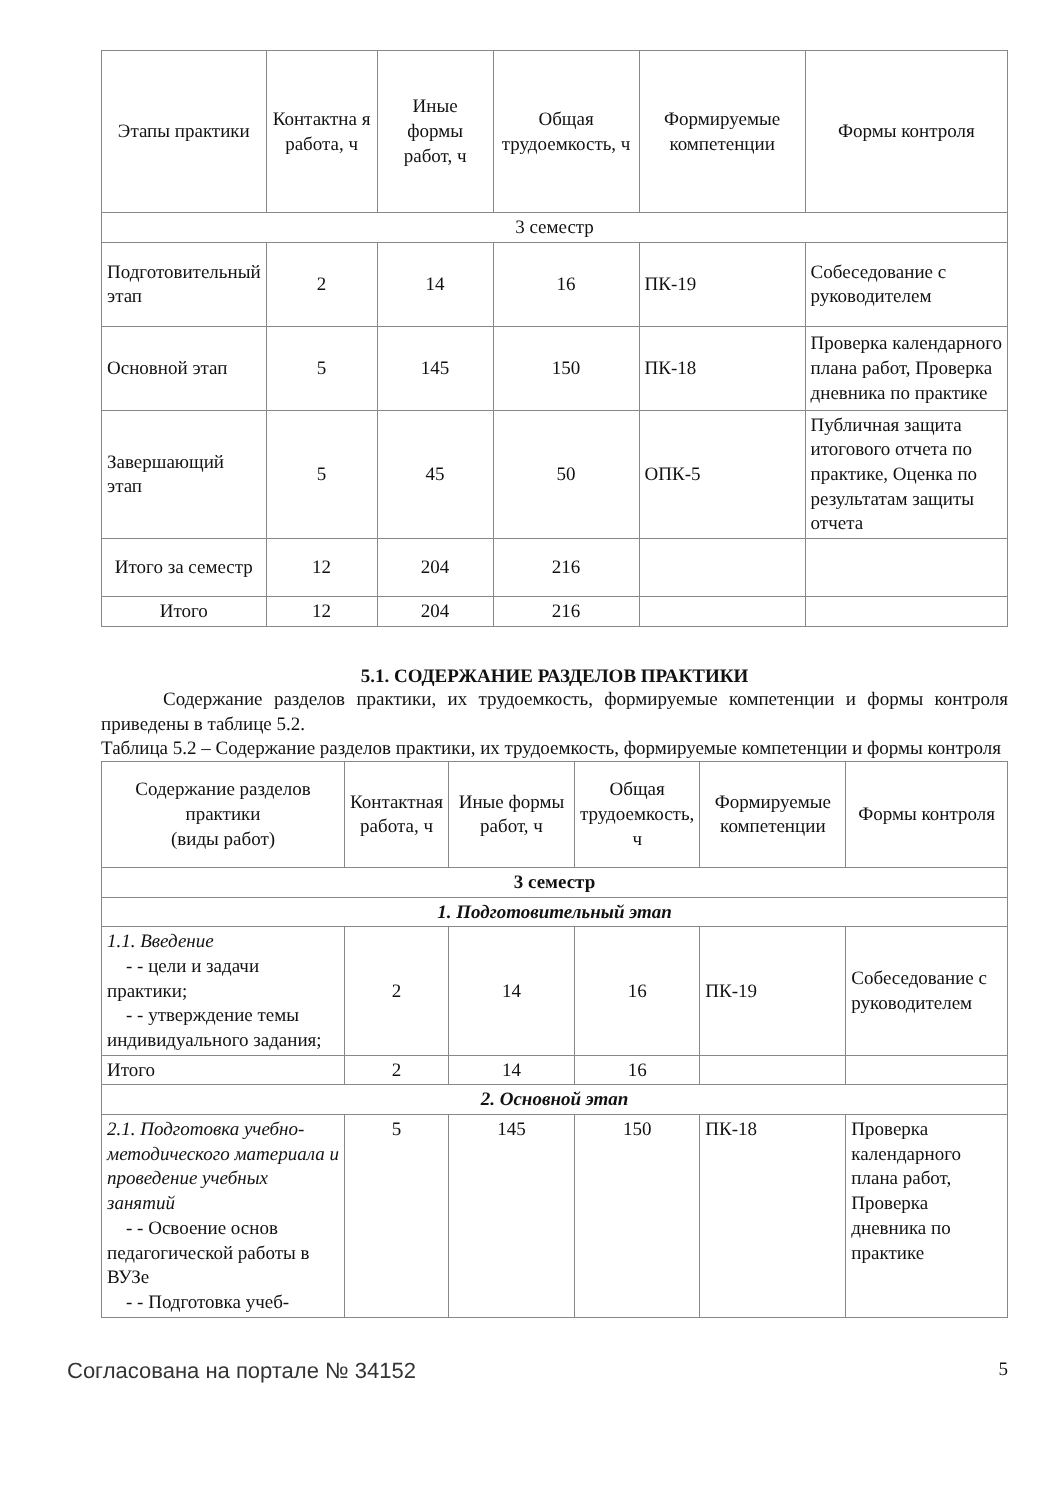| Этапы практики | Контактна я работа, ч | Иные формы работ, ч | Общая трудоемкость, ч | Формируемые компетенции | Формы контроля |
| --- | --- | --- | --- | --- | --- |
| 3 семестр | | | | | |
| Подготовительный этап | 2 | 14 | 16 | ПК-19 | Собеседование с руководителем |
| Основной этап | 5 | 145 | 150 | ПК-18 | Проверка календарного плана работ, Проверка дневника по практике |
| Завершающий этап | 5 | 45 | 50 | ОПК-5 | Публичная защита итогового отчета по практике, Оценка по результатам защиты отчета |
| Итого за семестр | 12 | 204 | 216 | | |
| Итого | 12 | 204 | 216 | | |
5.1. СОДЕРЖАНИЕ РАЗДЕЛОВ ПРАКТИКИ
Содержание разделов практики, их трудоемкость, формируемые компетенции и формы контроля приведены в таблице 5.2.
Таблица 5.2 – Содержание разделов практики, их трудоемкость, формируемые компетенции и формы контроля
| Содержание разделов практики (виды работ) | Контактная работа, ч | Иные формы работ, ч | Общая трудоемкость, ч | Формируемые компетенции | Формы контроля |
| --- | --- | --- | --- | --- | --- |
| 3 семестр | | | | | |
| 1. Подготовительный этап | | | | | |
| 1.1. Введение - - цели и задачи практики; - - утверждение темы индивидуального задания; | 2 | 14 | 16 | ПК-19 | Собеседование с руководителем |
| Итого | 2 | 14 | 16 | | |
| 2. Основной этап | | | | | |
| 2.1. Подготовка учебно-методического материала и проведение учебных занятий - - Освоение основ педагогической работы в ВУЗе - - Подготовка учеб- | 5 | 145 | 150 | ПК-18 | Проверка календарного плана работ, Проверка дневника по практике |
Согласована на портале № 34152 5